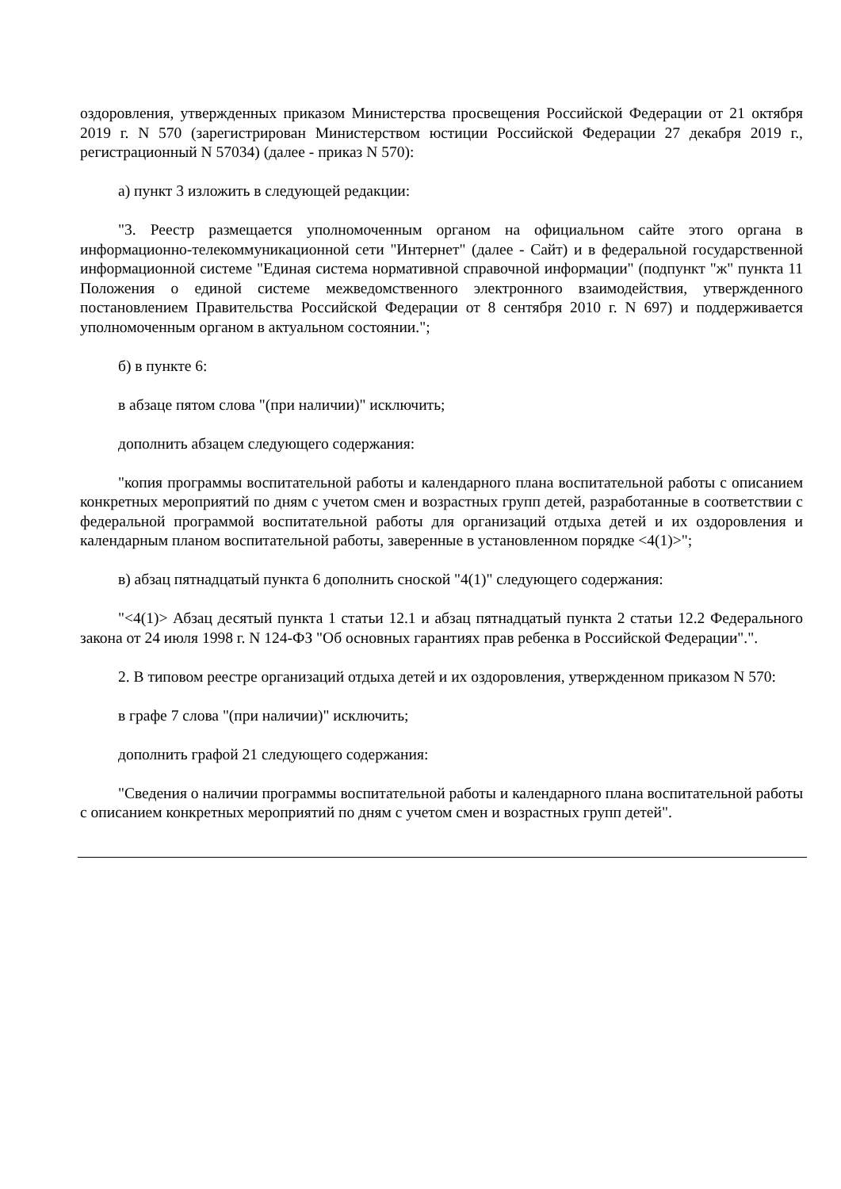оздоровления, утвержденных приказом Министерства просвещения Российской Федерации от 21 октября 2019 г. N 570 (зарегистрирован Министерством юстиции Российской Федерации 27 декабря 2019 г., регистрационный N 57034) (далее - приказ N 570):
а) пункт 3 изложить в следующей редакции:
"3. Реестр размещается уполномоченным органом на официальном сайте этого органа в информационно-телекоммуникационной сети "Интернет" (далее - Сайт) и в федеральной государственной информационной системе "Единая система нормативной справочной информации" (подпункт "ж" пункта 11 Положения о единой системе межведомственного электронного взаимодействия, утвержденного постановлением Правительства Российской Федерации от 8 сентября 2010 г. N 697) и поддерживается уполномоченным органом в актуальном состоянии.";
б) в пункте 6:
в абзаце пятом слова "(при наличии)" исключить;
дополнить абзацем следующего содержания:
"копия программы воспитательной работы и календарного плана воспитательной работы с описанием конкретных мероприятий по дням с учетом смен и возрастных групп детей, разработанные в соответствии с федеральной программой воспитательной работы для организаций отдыха детей и их оздоровления и календарным планом воспитательной работы, заверенные в установленном порядке <4(1)>";
в) абзац пятнадцатый пункта 6 дополнить сноской "4(1)" следующего содержания:
"<4(1)> Абзац десятый пункта 1 статьи 12.1 и абзац пятнадцатый пункта 2 статьи 12.2 Федерального закона от 24 июля 1998 г. N 124-ФЗ "Об основных гарантиях прав ребенка в Российской Федерации".".
2. В типовом реестре организаций отдыха детей и их оздоровления, утвержденном приказом N 570:
в графе 7 слова "(при наличии)" исключить;
дополнить графой 21 следующего содержания:
"Сведения о наличии программы воспитательной работы и календарного плана воспитательной работы с описанием конкретных мероприятий по дням с учетом смен и возрастных групп детей".